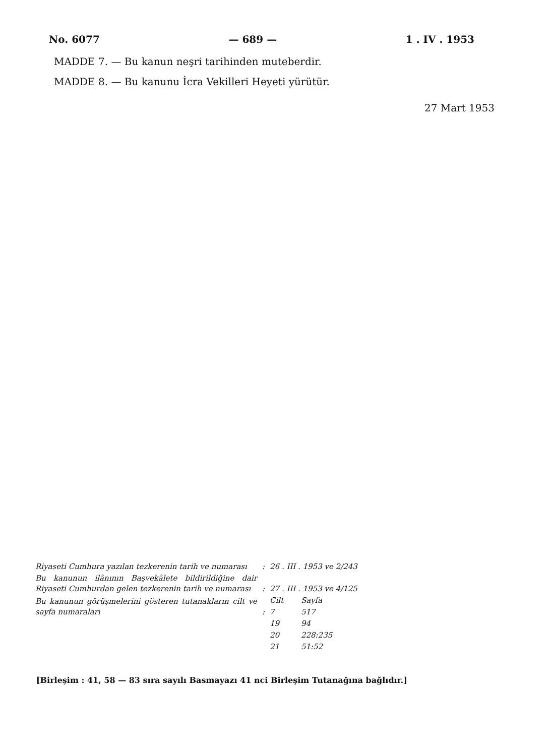No. 6077 — 689 — 1 . IV . 1953
MADDE 7. — Bu kanun neşri tarihinden muteberdir.
MADDE 8. — Bu kanunu İcra Vekilleri Heyeti yürütür.
27 Mart 1953
| Riyaseti Cumhura yazılan tezkerenin tarih ve numarası | : | 26 . III . 1953 ve 2/243 | |
| Bu kanunun ilânının Başvekâlete bildirildiğine dair Riyaseti Cumhurdan gelen tezkerenin tarih ve numarası | : | 27 . III . 1953 ve 4/125 | |
| Bu kanunun görüşmelerini gösteren tutanakların cilt ve sayfa numaraları | | Cilt | Sayfa |
| | : | 7 | 517 |
| | | 19 | 94 |
| | | 20 | 228:235 |
| | | 21 | 51:52 |
[Birleşim : 41, 58 — 83 sıra sayılı Basmayazı 41 nci Birleşim Tutanağına bağlıdır.]